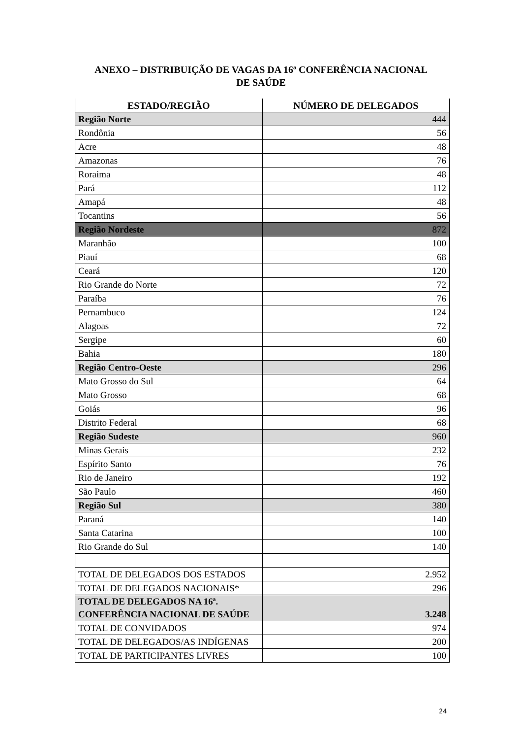ANEXO – DISTRIBUIÇÃO DE VAGAS DA 16ª CONFERÊNCIA NACIONAL
DE SAÚDE
| ESTADO/REGIÃO | NÚMERO DE DELEGADOS |
| --- | --- |
| Região Norte | 444 |
| Rondônia | 56 |
| Acre | 48 |
| Amazonas | 76 |
| Roraima | 48 |
| Pará | 112 |
| Amapá | 48 |
| Tocantins | 56 |
| Região Nordeste | 872 |
| Maranhão | 100 |
| Piauí | 68 |
| Ceará | 120 |
| Rio Grande do Norte | 72 |
| Paraíba | 76 |
| Pernambuco | 124 |
| Alagoas | 72 |
| Sergipe | 60 |
| Bahia | 180 |
| Região Centro-Oeste | 296 |
| Mato Grosso do Sul | 64 |
| Mato Grosso | 68 |
| Goiás | 96 |
| Distrito Federal | 68 |
| Região Sudeste | 960 |
| Minas Gerais | 232 |
| Espírito Santo | 76 |
| Rio de Janeiro | 192 |
| São Paulo | 460 |
| Região Sul | 380 |
| Paraná | 140 |
| Santa Catarina | 100 |
| Rio Grande do Sul | 140 |
| TOTAL DE DELEGADOS DOS ESTADOS | 2.952 |
| TOTAL DE DELEGADOS NACIONAIS* | 296 |
| TOTAL DE DELEGADOS NA 16ª. CONFERÊNCIA NACIONAL DE SAÚDE | 3.248 |
| TOTAL DE CONVIDADOS | 974 |
| TOTAL DE DELEGADOS/AS INDÍGENAS | 200 |
| TOTAL DE PARTICIPANTES LIVRES | 100 |
24